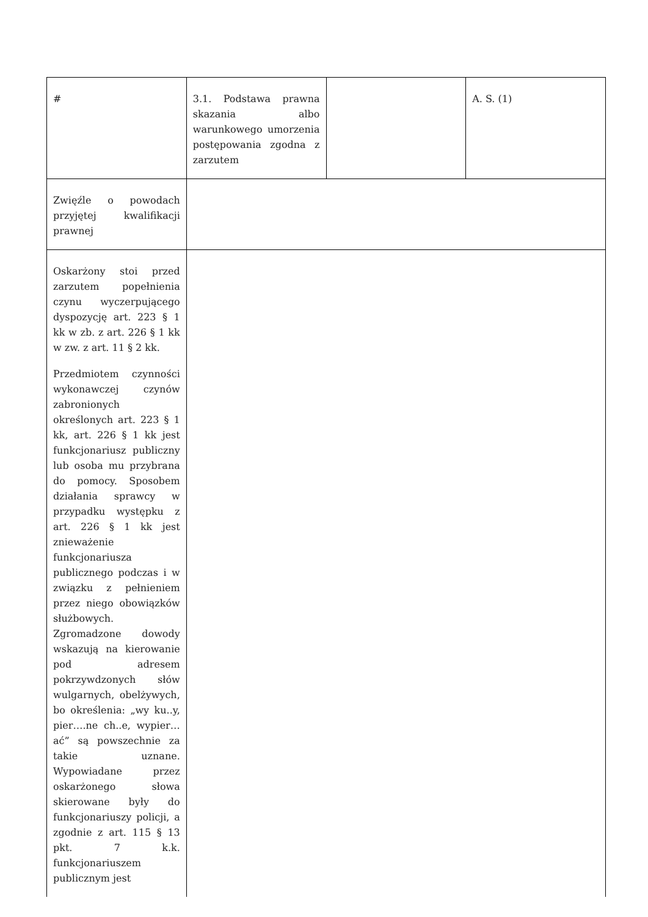| # | 3.1. Podstawa prawna skazania albo warunkowego umorzenia postępowania zgodna z zarzutem | | A. S. (1) |
| Zwięźle o powodach przyjętej kwalifikacji prawnej | | | |
| Oskarżony stoi przed zarzutem popełnienia czynu wyczerpującego dyspozycję art. 223 § 1 kk w zb. z art. 226 § 1 kk w zw. z art. 11 § 2 kk. Przedmiotem czynności wykonawczej czynów zabronionych określonych art. 223 § 1 kk, art. 226 § 1 kk jest funkcjonariusz publiczny lub osoba mu przybrana do pomocy. Sposobem działania sprawcy w przypadku występku z art. 226 § 1 kk jest znieważenie funkcjonariusza publicznego podczas i w związku z pełnieniem przez niego obowiązków służbowych. Zgromadzone dowody wskazują na kierowanie pod adresem pokrzywdzonych słów wulgarnych, obelżywych, bo określenia: „wy ku..y, pier….ne ch..e, wypier…ać” są powszechnie za takie uznane. Wypowiadane przez oskarżonego słowa skierowane były do funkcjonariuszy policji, a zgodnie z art. 115 § 13 pkt. 7 k.k. funkcjonariuszem publicznym jest | | | |